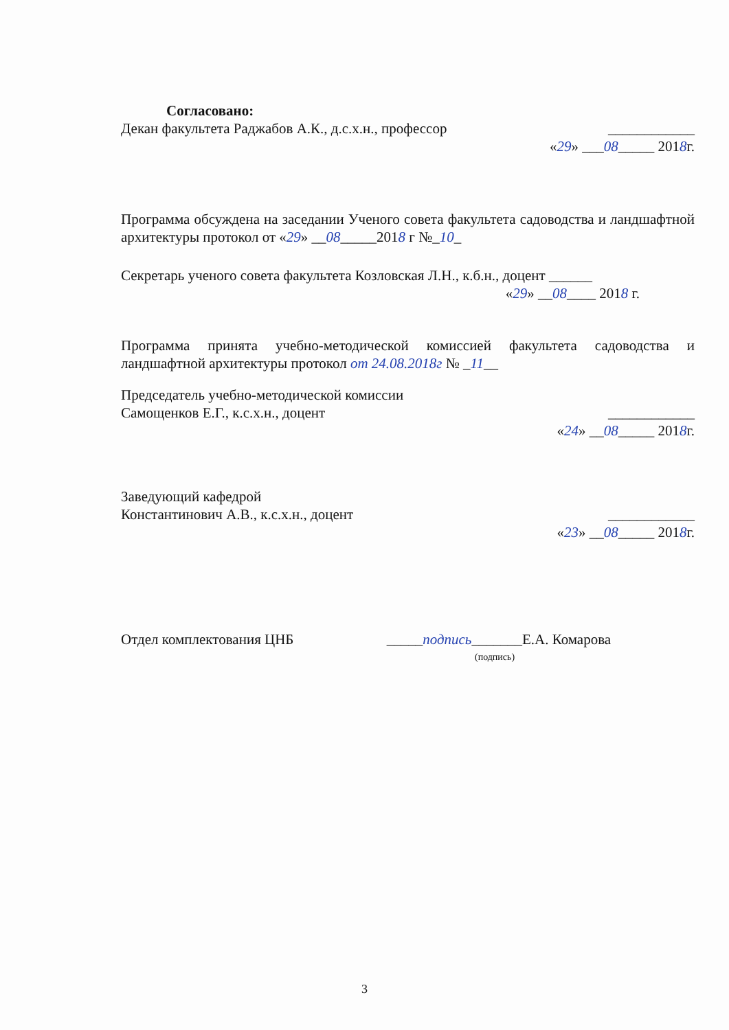Согласовано:
Декан факультета Раджабов А.К., д.с.х.н., профессор ____________
«29» ___08_____ 2018г.
Программа обсуждена на заседании Ученого совета факультета садоводства и ландшафтной архитектуры протокол от «29» __08_____2018 г №_10_
Секретарь ученого совета факультета Козловская Л.Н., к.б.н., доцент ______
«29» __08____ 2018 г.
Программа принята учебно-методической комиссией факультета садоводства и ландшафтной архитектуры протокол от 24.08.2018г № _11__
Председатель учебно-методической комиссии
Самощенков Е.Г., к.с.х.н., доцент ____________
«24» __08_____ 2018г.
Заведующий кафедрой
Константинович А.В., к.с.х.н., доцент ____________
«23» __08_____ 2018г.
Отдел комплектования ЦНБ _____подпись_______Е.А. Комарова
(подпись)
3